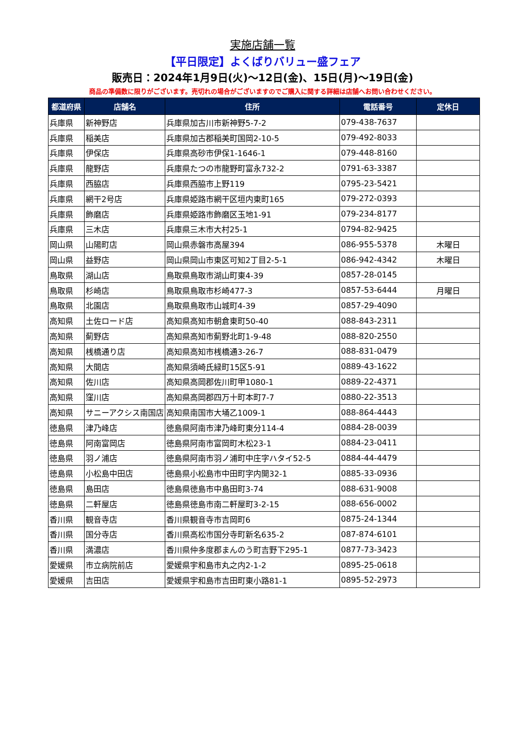実施店舗一覧
【平日限定】よくばりバリュー盛フェア
販売日：2024年1月9日(火)～12日(金)、15日(月)～19日(金)
商品の準備数に限りがございます。売切れの場合がございますのでご購入に関する詳細は店舗へお問い合わせください。
| 都道府県 | 店舗名 | 住所 | 電話番号 | 定休日 |
| --- | --- | --- | --- | --- |
| 兵庫県 | 新神野店 | 兵庫県加古川市新神野5-7-2 | 079-438-7637 | |
| 兵庫県 | 稲美店 | 兵庫県加古郡稲美町国岡2-10-5 | 079-492-8033 | |
| 兵庫県 | 伊保店 | 兵庫県高砂市伊保1-1646-1 | 079-448-8160 | |
| 兵庫県 | 龍野店 | 兵庫県たつの市龍野町富永732-2 | 0791-63-3387 | |
| 兵庫県 | 西脇店 | 兵庫県西脇市上野119 | 0795-23-5421 | |
| 兵庫県 | 網干2号店 | 兵庫県姫路市網干区垣内東町165 | 079-272-0393 | |
| 兵庫県 | 飾磨店 | 兵庫県姫路市飾磨区玉地1-91 | 079-234-8177 | |
| 兵庫県 | 三木店 | 兵庫県三木市大村25-1 | 0794-82-9425 | |
| 岡山県 | 山陽町店 | 岡山県赤磐市高屋394 | 086-955-5378 | 木曜日 |
| 岡山県 | 益野店 | 岡山県岡山市東区可知2丁目2-5-1 | 086-942-4342 | 木曜日 |
| 鳥取県 | 湖山店 | 鳥取県鳥取市湖山町東4-39 | 0857-28-0145 | |
| 鳥取県 | 杉崎店 | 鳥取県鳥取市杉崎477-3 | 0857-53-6444 | 月曜日 |
| 鳥取県 | 北園店 | 鳥取県鳥取市山城町4-39 | 0857-29-4090 | |
| 高知県 | 土佐ロード店 | 高知県高知市朝倉東町50-40 | 088-843-2311 | |
| 高知県 | 薊野店 | 高知県高知市薊野北町1-9-48 | 088-820-2550 | |
| 高知県 | 桟橋通り店 | 高知県高知市桟橋通3-26-7 | 088-831-0479 | |
| 高知県 | 大間店 | 高知県須崎氏緑町15区5-91 | 0889-43-1622 | |
| 高知県 | 佐川店 | 高知県高岡郡佐川町甲1080-1 | 0889-22-4371 | |
| 高知県 | 窪川店 | 高知県高岡郡四万十町本町7-7 | 0880-22-3513 | |
| 高知県 | サニーアクシス南国店 | 高知県南国市大埇乙1009-1 | 088-864-4443 | |
| 徳島県 | 津乃峰店 | 徳島県阿南市津乃峰町東分114-4 | 0884-28-0039 | |
| 徳島県 | 阿南富岡店 | 徳島県阿南市富岡町木松23-1 | 0884-23-0411 | |
| 徳島県 | 羽ノ浦店 | 徳島県阿南市羽ノ浦町中庄字ハタイ52-5 | 0884-44-4479 | |
| 徳島県 | 小松島中田店 | 徳島県小松島市中田町字内開32-1 | 0885-33-0936 | |
| 徳島県 | 島田店 | 徳島県徳島市中島田町3-74 | 088-631-9008 | |
| 徳島県 | 二軒屋店 | 徳島県徳島市南二軒屋町3-2-15 | 088-656-0002 | |
| 香川県 | 観音寺店 | 香川県観音寺市吉岡町6 | 0875-24-1344 | |
| 香川県 | 国分寺店 | 香川県高松市国分寺町新名635-2 | 087-874-6101 | |
| 香川県 | 満濃店 | 香川県仲多度郡まんのう町吉野下295-1 | 0877-73-3423 | |
| 愛媛県 | 市立病院前店 | 愛媛県宇和島市丸之内2-1-2 | 0895-25-0618 | |
| 愛媛県 | 吉田店 | 愛媛県宇和島市吉田町東小路81-1 | 0895-52-2973 | |